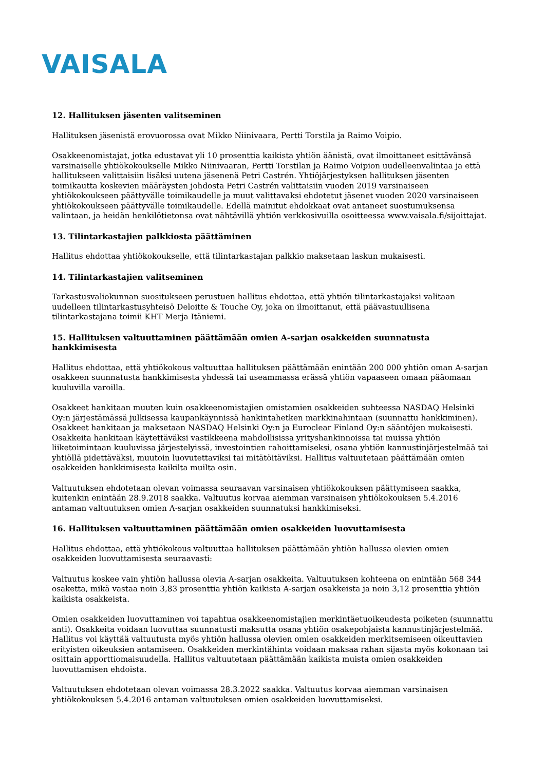VAISALA
12. Hallituksen jäsenten valitseminen
Hallituksen jäsenistä erovuorossa ovat Mikko Niinivaara, Pertti Torstila ja Raimo Voipio.
Osakkeenomistajat, jotka edustavat yli 10 prosenttia kaikista yhtiön äänistä, ovat ilmoittaneet esittävänsä varsinaiselle yhtiökokoukselle Mikko Niinivaaran, Pertti Torstilan ja Raimo Voipion uudelleenvalintaa ja että hallitukseen valittaisiin lisäksi uutena jäsenenä Petri Castrén. Yhtiöjärjestyksen hallituksen jäsenten toimikautta koskevien määräysten johdosta Petri Castrén valittaisiin vuoden 2019 varsinaiseen yhtiökokoukseen päättyvälle toimikaudelle ja muut valittavaksi ehdotetut jäsenet vuoden 2020 varsinaiseen yhtiökokoukseen päättyvälle toimikaudelle. Edellä mainitut ehdokkaat ovat antaneet suostumuksensa valintaan, ja heidän henkilötietonsa ovat nähtävillä yhtiön verkkosivuilla osoitteessa www.vaisala.fi/sijoittajat.
13. Tilintarkastajien palkkiosta päättäminen
Hallitus ehdottaa yhtiökokoukselle, että tilintarkastajan palkkio maksetaan laskun mukaisesti.
14. Tilintarkastajien valitseminen
Tarkastusvaliokunnan suositukseen perustuen hallitus ehdottaa, että yhtiön tilintarkastajaksi valitaan uudelleen tilintarkastusyhteisö Deloitte & Touche Oy, joka on ilmoittanut, että päävastuullisena tilintarkastajana toimii KHT Merja Itäniemi.
15. Hallituksen valtuuttaminen päättämään omien A-sarjan osakkeiden suunnatusta hankkimisesta
Hallitus ehdottaa, että yhtiökokous valtuuttaa hallituksen päättämään enintään 200 000 yhtiön oman A-sarjan osakkeen suunnatusta hankkimisesta yhdessä tai useammassa erässä yhtiön vapaaseen omaan pääomaan kuuluvilla varoilla.
Osakkeet hankitaan muuten kuin osakkeenomistajien omistamien osakkeiden suhteessa NASDAQ Helsinki Oy:n järjestämässä julkisessa kaupankäynnissä hankintahetken markkinahintaan (suunnattu hankkiminen). Osakkeet hankitaan ja maksetaan NASDAQ Helsinki Oy:n ja Euroclear Finland Oy:n sääntöjen mukaisesti. Osakkeita hankitaan käytettäväksi vastikkeena mahdollisissa yrityshankinnoissa tai muissa yhtiön liiketoimintaan kuuluvissa järjestelyissä, investointien rahoittamiseksi, osana yhtiön kannustinjärjestelmää tai yhtiöllä pidettäväksi, muutoin luovutettaviksi tai mitätöitäviksi. Hallitus valtuutetaan päättämään omien osakkeiden hankkimisesta kaikilta muilta osin.
Valtuutuksen ehdotetaan olevan voimassa seuraavan varsinaisen yhtiökokouksen päättymiseen saakka, kuitenkin enintään 28.9.2018 saakka. Valtuutus korvaa aiemman varsinaisen yhtiökokouksen 5.4.2016 antaman valtuutuksen omien A-sarjan osakkeiden suunnatuksi hankkimiseksi.
16. Hallituksen valtuuttaminen päättämään omien osakkeiden luovuttamisesta
Hallitus ehdottaa, että yhtiökokous valtuuttaa hallituksen päättämään yhtiön hallussa olevien omien osakkeiden luovuttamisesta seuraavasti:
Valtuutus koskee vain yhtiön hallussa olevia A-sarjan osakkeita. Valtuutuksen kohteena on enintään 568 344 osaketta, mikä vastaa noin 3,83 prosenttia yhtiön kaikista A-sarjan osakkeista ja noin 3,12 prosenttia yhtiön kaikista osakkeista.
Omien osakkeiden luovuttaminen voi tapahtua osakkeenomistajien merkintäetuoikeudesta poiketen (suunnattu anti). Osakkeita voidaan luovuttaa suunnatusti maksutta osana yhtiön osakepohjaista kannustinjärjestelmää. Hallitus voi käyttää valtuutusta myös yhtiön hallussa olevien omien osakkeiden merkitsemiseen oikeuttavien erityisten oikeuksien antamiseen. Osakkeiden merkintähinta voidaan maksaa rahan sijasta myös kokonaan tai osittain apporttiomaisuudella. Hallitus valtuutetaan päättämään kaikista muista omien osakkeiden luovuttamisen ehdoista.
Valtuutuksen ehdotetaan olevan voimassa 28.3.2022 saakka. Valtuutus korvaa aiemman varsinaisen yhtiökokouksen 5.4.2016 antaman valtuutuksen omien osakkeiden luovuttamiseksi.